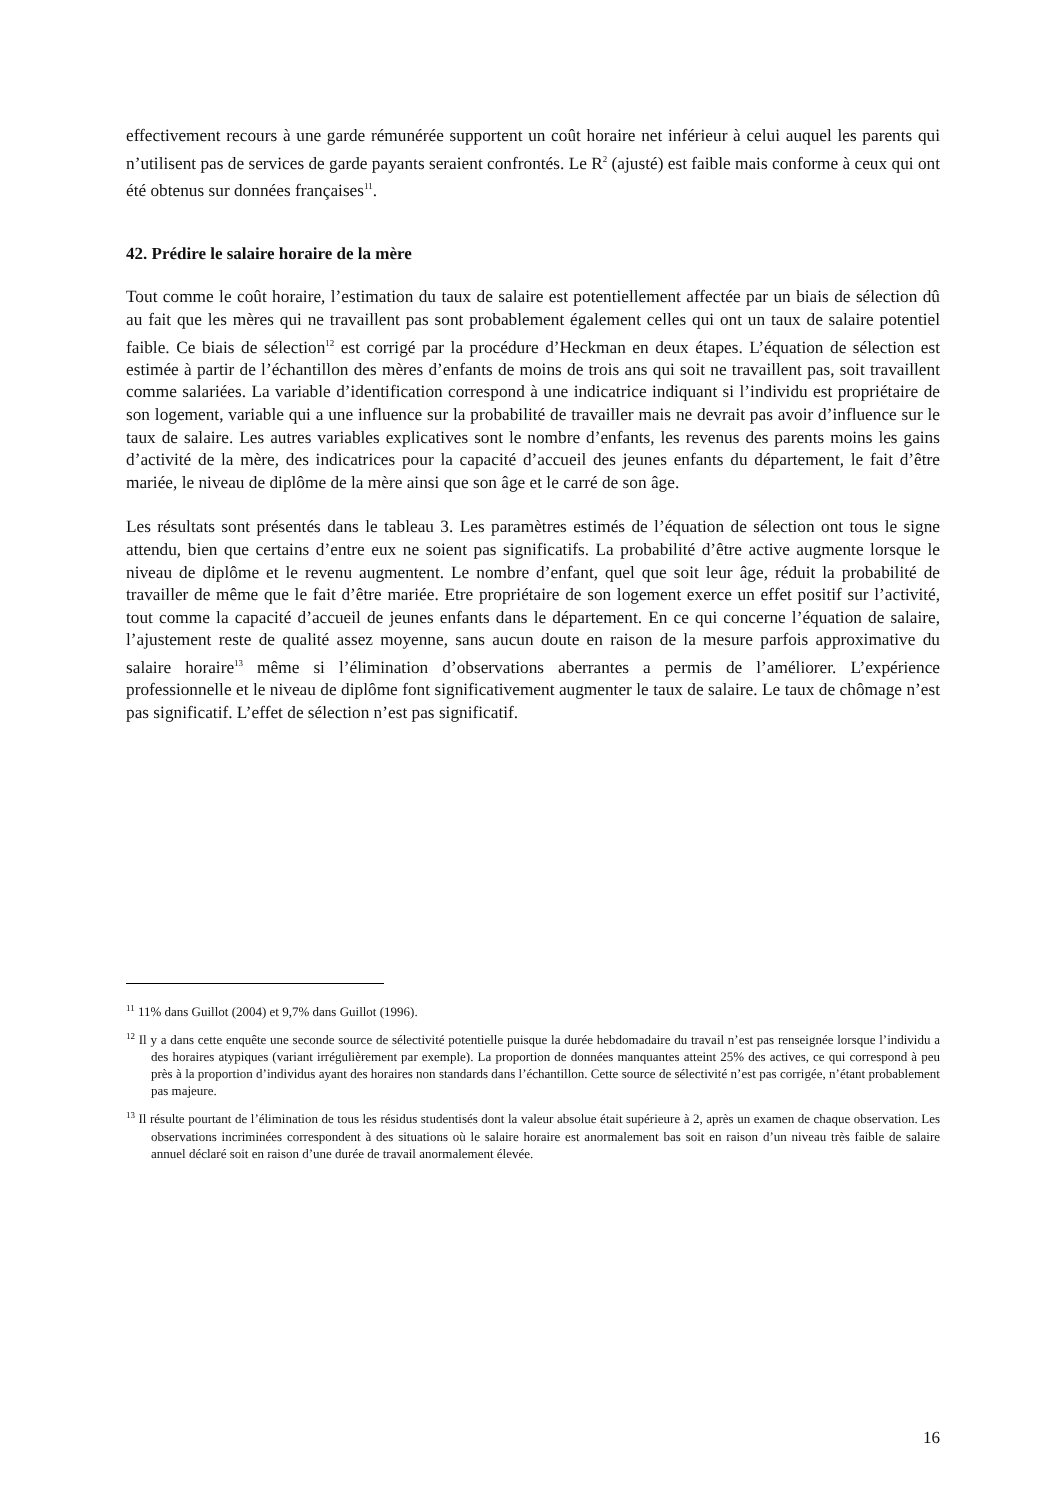effectivement recours à une garde rémunérée supportent un coût horaire net inférieur à celui auquel les parents qui n’utilisent pas de services de garde payants seraient confrontés. Le R<sup>2</sup> (ajusté) est faible mais conforme à ceux qui ont été obtenus sur données françaises<sup>11</sup>.
42. Prédire le salaire horaire de la mère
Tout comme le coût horaire, l’estimation du taux de salaire est potentiellement affectée par un biais de sélection dû au fait que les mères qui ne travaillent pas sont probablement également celles qui ont un taux de salaire potentiel faible. Ce biais de sélection<sup>12</sup> est corrigé par la procédure d’Heckman en deux étapes. L’équation de sélection est estimée à partir de l’échantillon des mères d’enfants de moins de trois ans qui soit ne travaillent pas, soit travaillent comme salariées. La variable d’identification correspond à une indicatrice indiquant si l’individu est propriétaire de son logement, variable qui a une influence sur la probabilité de travailler mais ne devrait pas avoir d’influence sur le taux de salaire. Les autres variables explicatives sont le nombre d’enfants, les revenus des parents moins les gains d’activité de la mère, des indicatrices pour la capacité d’accueil des jeunes enfants du département, le fait d’être mariée, le niveau de diplôme de la mère ainsi que son âge et le carré de son âge.
Les résultats sont présentés dans le tableau 3. Les paramètres estimés de l’équation de sélection ont tous le signe attendu, bien que certains d’entre eux ne soient pas significatifs. La probabilité d’être active augmente lorsque le niveau de diplôme et le revenu augmentent. Le nombre d’enfant, quel que soit leur âge, réduit la probabilité de travailler de même que le fait d’être mariée. Etre propriétaire de son logement exerce un effet positif sur l’activité, tout comme la capacité d’accueil de jeunes enfants dans le département. En ce qui concerne l’équation de salaire, l’ajustement reste de qualité assez moyenne, sans aucun doute en raison de la mesure parfois approximative du salaire horaire<sup>13</sup> même si l’élimination d’observations aberrantes a permis de l’améliorer. L’expérience professionnelle et le niveau de diplôme font significativement augmenter le taux de salaire. Le taux de chômage n’est pas significatif. L’effet de sélection n’est pas significatif.
<sup>11</sup> 11% dans Guillot (2004) et 9,7% dans Guillot (1996).
<sup>12</sup> Il y a dans cette enquête une seconde source de sélectivité potentielle puisque la durée hebdomadaire du travail n’est pas renseignée lorsque l’individu a des horaires atypiques (variant irrégulièrement par exemple). La proportion de données manquantes atteint 25% des actives, ce qui correspond à peu près à la proportion d’individus ayant des horaires non standards dans l’échantillon. Cette source de sélectivité n’est pas corrigée, n’étant probablement pas majeure.
<sup>13</sup> Il résulte pourtant de l’élimination de tous les résidus studentisés dont la valeur absolue était supérieure à 2, après un examen de chaque observation. Les observations incriminées correspondent à des situations où le salaire horaire est anormalement bas soit en raison d’un niveau très faible de salaire annuel déclaré soit en raison d’une durée de travail anormalement élevée.
16